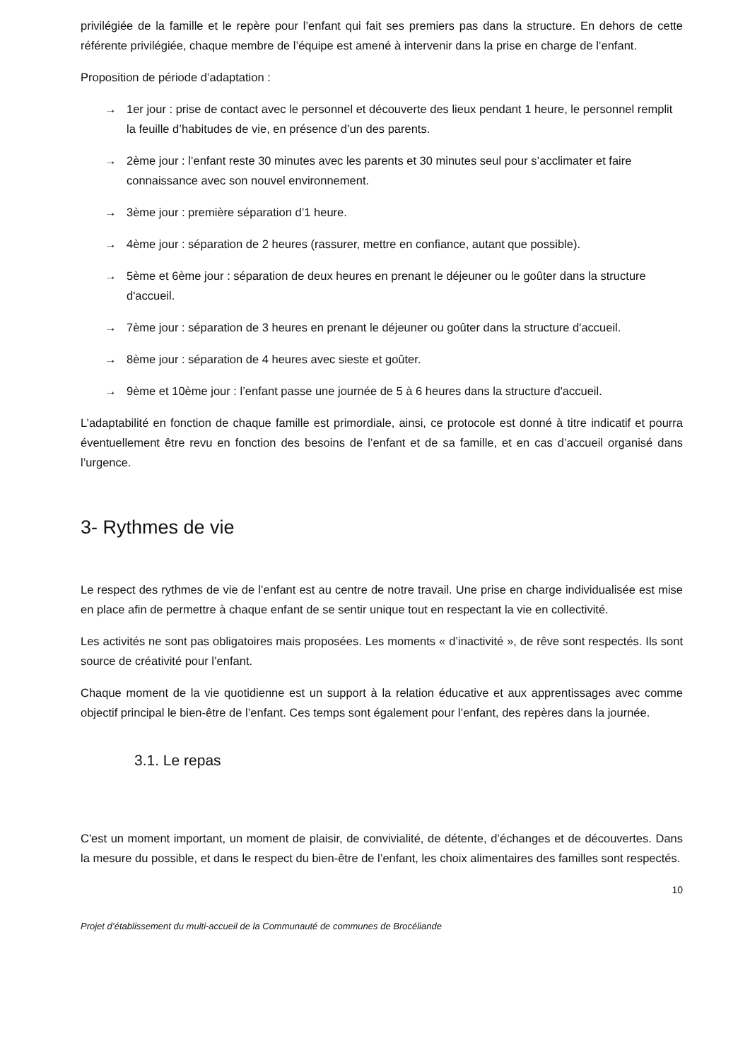privilégiée de la famille et le repère pour l’enfant qui fait ses premiers pas dans la structure. En dehors de cette référente privilégiée, chaque membre de l’équipe est amené à intervenir dans la prise en charge de l’enfant.
Proposition de période d’adaptation :
→ 1er jour : prise de contact avec le personnel et découverte des lieux pendant 1 heure, le personnel remplit la feuille d’habitudes de vie, en présence d’un des parents.
→ 2ème jour : l’enfant reste 30 minutes avec les parents et 30 minutes seul pour s’acclimater et faire connaissance avec son nouvel environnement.
→ 3ème jour : première séparation d’1 heure.
→ 4ème jour : séparation de 2 heures (rassurer, mettre en confiance, autant que possible).
→ 5ème et 6ème jour : séparation de deux heures en prenant le déjeuner ou le goûter dans la structure d'accueil.
→ 7ème jour : séparation de 3 heures en prenant le déjeuner ou goûter dans la structure d'accueil.
→ 8ème jour : séparation de 4 heures avec sieste et goûter.
→ 9ème et 10ème jour : l’enfant passe une journée de 5 à 6 heures dans la structure d'accueil.
L’adaptabilité en fonction de chaque famille est primordiale, ainsi, ce protocole est donné à titre indicatif et pourra éventuellement être revu en fonction des besoins de l’enfant et de sa famille, et en cas d’accueil organisé dans l’urgence.
3- Rythmes de vie
Le respect des rythmes de vie de l’enfant est au centre de notre travail. Une prise en charge individualisée est mise en place afin de permettre à chaque enfant de se sentir unique tout en respectant la vie en collectivité.
Les activités ne sont pas obligatoires mais proposées. Les moments « d’inactivité », de rêve sont respectés. Ils sont source de créativité pour l’enfant.
Chaque moment de la vie quotidienne est un support à la relation éducative et aux apprentissages avec comme objectif principal le bien-être de l’enfant. Ces temps sont également pour l’enfant, des repères dans la journée.
3.1. Le repas
C'est un moment important, un moment de plaisir, de convivialité, de détente, d’échanges et de découvertes. Dans la mesure du possible, et dans le respect du bien-être de l’enfant, les choix alimentaires des familles sont respectés.
10
Projet d’établissement du multi-accueil de la Communauté de communes de Brocéliande